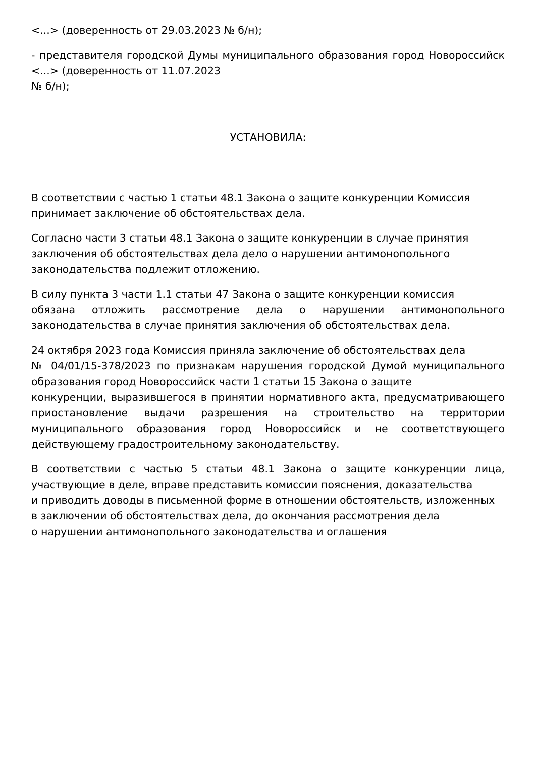<...> (доверенность от 29.03.2023 № б/н);
- представителя городской Думы муниципального образования город Новороссийск <...> (доверенность от 11.07.2023
№ б/н);
УСТАНОВИЛА:
В соответствии с частью 1 статьи 48.1 Закона о защите конкуренции Комиссия
принимает заключение об обстоятельствах дела.
Согласно части 3 статьи 48.1 Закона о защите конкуренции в случае принятия
заключения об обстоятельствах дела дело о нарушении антимонопольного
законодательства подлежит отложению.
В силу пункта 3 части 1.1 статьи 47 Закона о защите конкуренции комиссия
обязана отложить рассмотрение дела о нарушении антимонопольного законодательства в случае принятия заключения об обстоятельствах дела.
24 октября 2023 года Комиссия приняла заключение об обстоятельствах дела
№ 04/01/15-378/2023 по признакам нарушения городской Думой муниципального образования город Новороссийск части 1 статьи 15 Закона о защите
конкуренции, выразившегося в принятии нормативного акта, предусматривающего приостановление выдачи разрешения на строительство на территории муниципального образования город Новороссийск и не соответствующего действующему градостроительному законодательству.
В соответствии с частью 5 статьи 48.1 Закона о защите конкуренции лица, участвующие в деле, вправе представить комиссии пояснения, доказательства
и приводить доводы в письменной форме в отношении обстоятельств, изложенных
в заключении об обстоятельствах дела, до окончания рассмотрения дела
о нарушении антимонопольного законодательства и оглашения